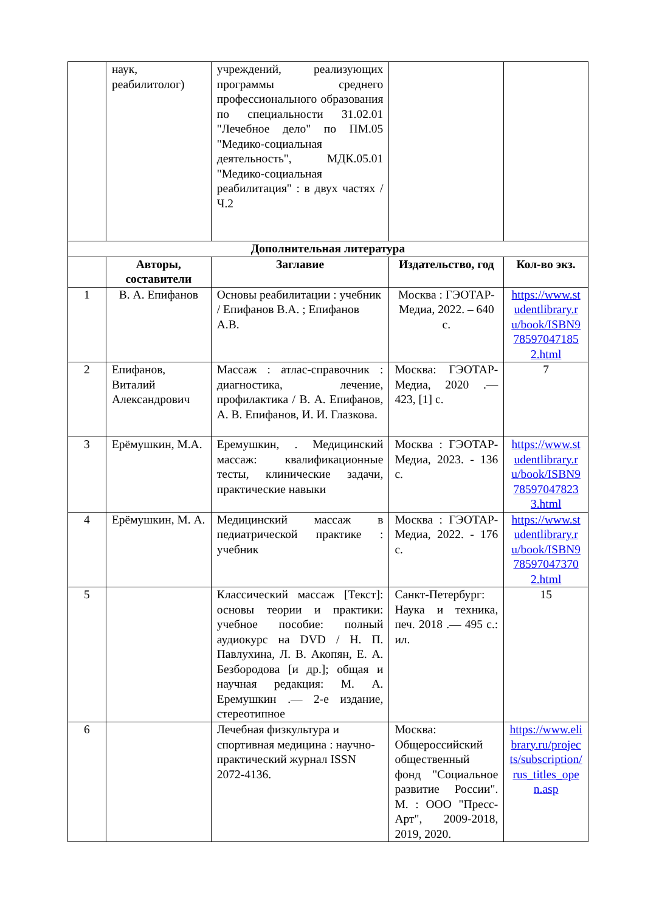| | наук, реабилитолог) | учреждений, реализующих программы среднего профессионального образования по специальности 31.02.01 "Лечебное дело" по ПМ.05 "Медико-социальная деятельность", МДК.05.01 "Медико-социальная реабилитация" : в двух частях / Ч.2 | | |
| Дополнительная литература | | | | |
| | Авторы, составители | Заглавие | Издательство, год | Кол-во экз. |
| 1 | В. А. Епифанов | Основы реабилитации : учебник / Епифанов В.А. ; Епифанов А.В. | Москва : ГЭОТАР-Медиа, 2022. – 640 с. | https://www.studentlibrary.ru/book/ISBN9785970471852.html |
| 2 | Епифанов, Виталий Александрович | Массаж : атлас-справочник : диагностика, лечение, профилактика / В. А. Епифанов, А. В. Епифанов, И. И. Глазкова. | Москва: ГЭОТАР-Медиа, 2020 .— 423, [1] с. | 7 |
| 3 | Ерёмушкин, М.А. | Еремушкин, . Медицинский массаж: квалификационные тесты, клинические задачи, практические навыки | Москва : ГЭОТАР-Медиа, 2023. - 136 с. | https://www.studentlibrary.ru/book/ISBN9785970478233.html |
| 4 | Ерёмушкин, М. А. | Медицинский массаж в педиатрической практике : учебник | Москва : ГЭОТАР-Медиа, 2022. - 176 с. | https://www.studentlibrary.ru/book/ISBN9785970473702.html |
| 5 | | Классический массаж [Текст]: основы теории и практики: учебное пособие: полный аудиокурс на DVD / Н. П. Павлухина, Л. В. Акопян, Е. А. Безбородова [и др.]; общая и научная редакция: М. А. Еремушкин .— 2-е издание, стереотипное | Санкт-Петербург: Наука и техника, печ. 2018 .— 495 с.: ил. | 15 |
| 6 | | Лечебная физкультура и спортивная медицина : научно-практический журнал ISSN 2072-4136. | Москва: Общероссийский общественный фонд "Социальное развитие России". М. : ООО "Пресс-Арт", 2009-2018, 2019, 2020. | https://www.elibrary.ru/projects/subscription/rus_titles_open.asp |